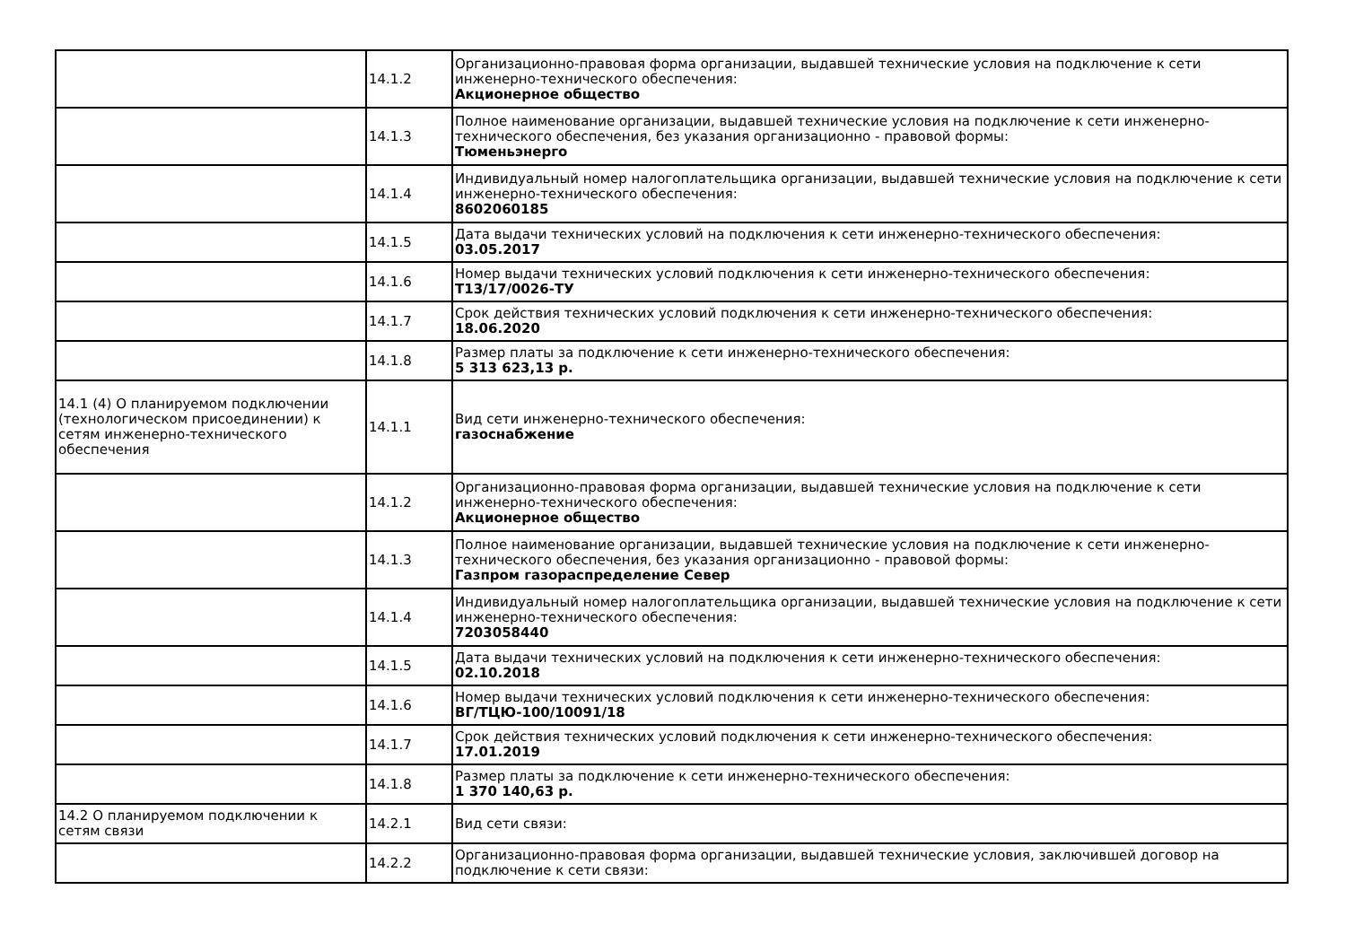| | 14.1.2 | Организационно-правовая форма организации, выдавшей технические условия на подключение к сети инженерно-технического обеспечения: Акционерное общество |
| | 14.1.3 | Полное наименование организации, выдавшей технические условия на подключение к сети инженерно-технического обеспечения, без указания организационно - правовой формы: Тюменьэнерго |
| | 14.1.4 | Индивидуальный номер налогоплательщика организации, выдавшей технические условия на подключение к сети инженерно-технического обеспечения: 8602060185 |
| | 14.1.5 | Дата выдачи технических условий на подключения к сети инженерно-технического обеспечения: 03.05.2017 |
| | 14.1.6 | Номер выдачи технических условий подключения к сети инженерно-технического обеспечения: Т13/17/0026-ТУ |
| | 14.1.7 | Срок действия технических условий подключения к сети инженерно-технического обеспечения: 18.06.2020 |
| | 14.1.8 | Размер платы за подключение к сети инженерно-технического обеспечения: 5 313 623,13 р. |
| 14.1 (4) О планируемом подключении (технологическом присоединении) к сетям инженерно-технического обеспечения | 14.1.1 | Вид сети инженерно-технического обеспечения: газоснабжение |
| | 14.1.2 | Организационно-правовая форма организации, выдавшей технические условия на подключение к сети инженерно-технического обеспечения: Акционерное общество |
| | 14.1.3 | Полное наименование организации, выдавшей технические условия на подключение к сети инженерно-технического обеспечения, без указания организационно - правовой формы: Газпром газораспределение Север |
| | 14.1.4 | Индивидуальный номер налогоплательщика организации, выдавшей технические условия на подключение к сети инженерно-технического обеспечения: 7203058440 |
| | 14.1.5 | Дата выдачи технических условий на подключения к сети инженерно-технического обеспечения: 02.10.2018 |
| | 14.1.6 | Номер выдачи технических условий подключения к сети инженерно-технического обеспечения: ВГ/ТЦЮ-100/10091/18 |
| | 14.1.7 | Срок действия технических условий подключения к сети инженерно-технического обеспечения: 17.01.2019 |
| | 14.1.8 | Размер платы за подключение к сети инженерно-технического обеспечения: 1 370 140,63 р. |
| 14.2 О планируемом подключении к сетям связи | 14.2.1 | Вид сети связи: |
| | 14.2.2 | Организационно-правовая форма организации, выдавшей технические условия, заключившей договор на подключение к сети связи: |